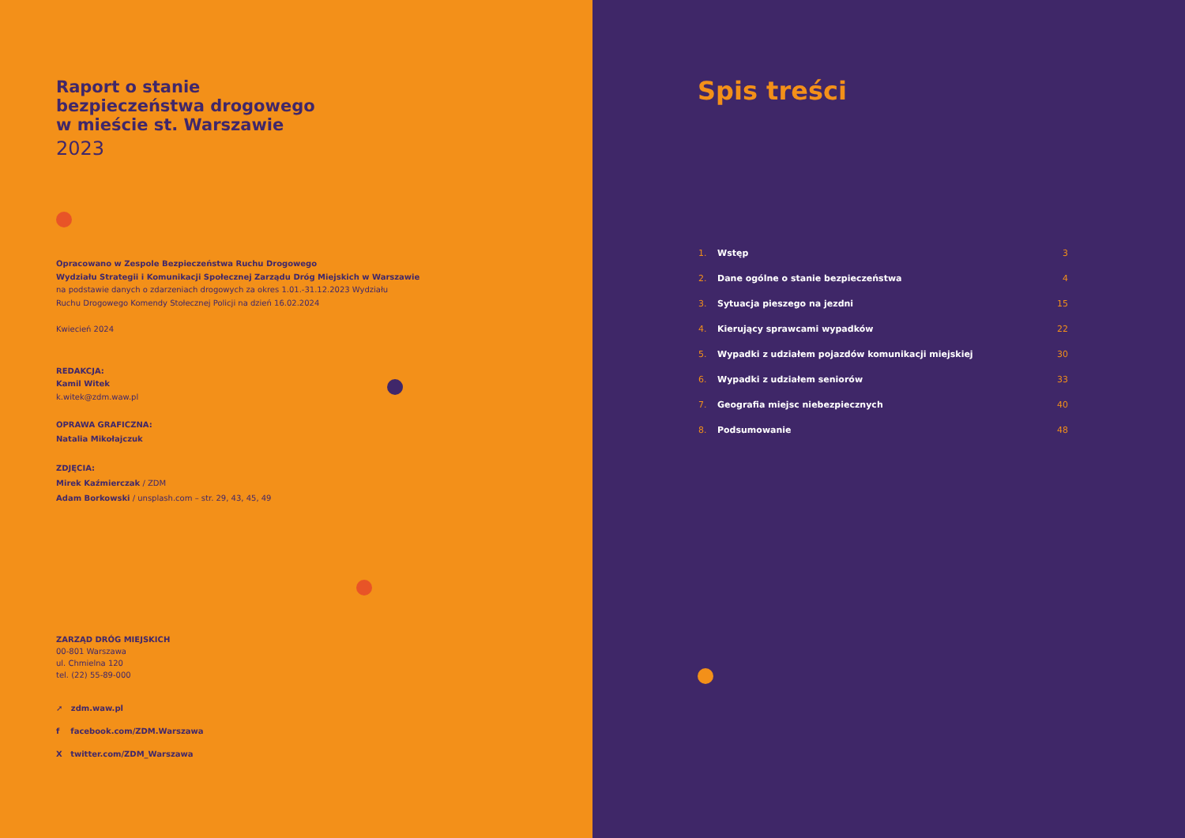Raport o stanie
bezpieczeństwa drogowego
w mieście st. Warszawie
2023
Opracowano w Zespole Bezpieczeństwa Ruchu Drogowego
Wydziału Strategii i Komunikacji Społecznej Zarządu Dróg Miejskich w Warszawie
na podstawie danych o zdarzeniach drogowych za okres 1.01.-31.12.2023 Wydziału
Ruchu Drogowego Komendy Stołecznej Policji na dzień 16.02.2024
Kwiecień 2024
REDAKCJA:
Kamil Witek
k.witek@zdm.waw.pl
OPRAWA GRAFICZNA:
Natalia Mikołajczuk
ZDJĘCIA:
Mirek Kaźmierczak / ZDM
Adam Borkowski / unsplash.com – str. 29, 43, 45, 49
ZARZĄD DRÓG MIEJSKICH
00-801 Warszawa
ul. Chmielna 120
tel. (22) 55-89-000
➚ zdm.waw.pl
f facebook.com/ZDM.Warszawa
X twitter.com/ZDM_Warszawa
Spis treści
| 1. | Wstęp | 3 |
| 2. | Dane ogólne o stanie bezpieczeństwa | 4 |
| 3. | Sytuacja pieszego na jezdni | 15 |
| 4. | Kierujący sprawcami wypadków | 22 |
| 5. | Wypadki z udziałem pojazdów komunikacji miejskiej | 30 |
| 6. | Wypadki z udziałem seniorów | 33 |
| 7. | Geografia miejsc niebezpiecznych | 40 |
| 8. | Podsumowanie | 48 |